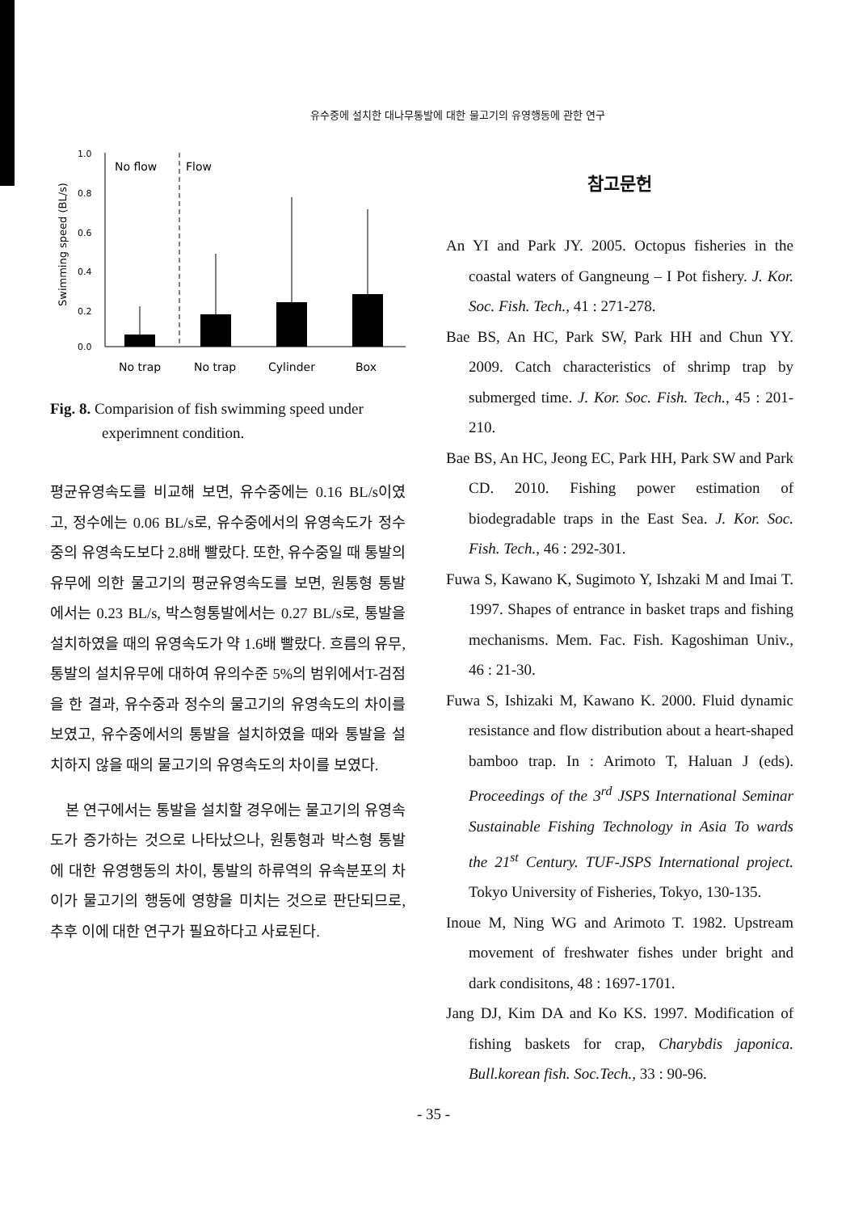유수중에 설치한 대나무통발에 대한 물고기의 유영행동에 관한 연구
Swimming speed (BL/s)
1.0
0.8
0.6
0.4
0.2
0.0
No flow
Flow
No trap
No trap
Cylinder
Box
Fig. 8. Comparision of fish swimming speed under experimnent condition.
평균유영속도를 비교해 보면, 유수중에는 0.16 BL/s이였고, 정수에는 0.06 BL/s로, 유수중에서의 유영속도가 정수중의 유영속도보다 2.8배 빨랐다. 또한, 유수중일 때 통발의 유무에 의한 물고기의 평균유영속도를 보면, 원통형 통발에서는 0.23 BL/s, 박스형통발에서는 0.27 BL/s로, 통발을 설치하였을 때의 유영속도가 약 1.6배 빨랐다. 흐름의 유무, 통발의 설치유무에 대하여 유의수준 5%의 범위에서T-검점을 한 결과, 유수중과 정수의 물고기의 유영속도의 차이를 보였고, 유수중에서의 통발을 설치하였을 때와 통발을 설치하지 않을 때의 물고기의 유영속도의 차이를 보였다.
본 연구에서는 통발을 설치할 경우에는 물고기의 유영속도가 증가하는 것으로 나타났으나, 원통형과 박스형 통발에 대한 유영행동의 차이, 통발의 하류역의 유속분포의 차이가 물고기의 행동에 영향을 미치는 것으로 판단되므로, 추후 이에 대한 연구가 필요하다고 사료된다.
참고문헌
An YI and Park JY. 2005. Octopus fisheries in the coastal waters of Gangneung – I Pot fishery. J. Kor. Soc. Fish. Tech., 41 : 271-278.
Bae BS, An HC, Park SW, Park HH and Chun YY. 2009. Catch characteristics of shrimp trap by submerged time. J. Kor. Soc. Fish. Tech., 45 : 201-210.
Bae BS, An HC, Jeong EC, Park HH, Park SW and Park CD. 2010. Fishing power estimation of biodegradable traps in the East Sea. J. Kor. Soc. Fish. Tech., 46 : 292-301.
Fuwa S, Kawano K, Sugimoto Y, Ishzaki M and Imai T. 1997. Shapes of entrance in basket traps and fishing mechanisms. Mem. Fac. Fish. Kagoshiman Univ., 46 : 21-30.
Fuwa S, Ishizaki M, Kawano K. 2000. Fluid dynamic resistance and flow distribution about a heart-shaped bamboo trap. In : Arimoto T, Haluan J (eds). Proceedings of the 3<sup>rd</sup> JSPS International Seminar Sustainable Fishing Technology in Asia To wards the 21<sup>st</sup> Century. TUF-JSPS International project. Tokyo University of Fisheries, Tokyo, 130-135.
Inoue M, Ning WG and Arimoto T. 1982. Upstream movement of freshwater fishes under bright and dark condisitons, 48 : 1697-1701.
Jang DJ, Kim DA and Ko KS. 1997. Modification of fishing baskets for crap, Charybdis japonica. Bull.korean fish. Soc.Tech., 33 : 90-96.
- 35 -